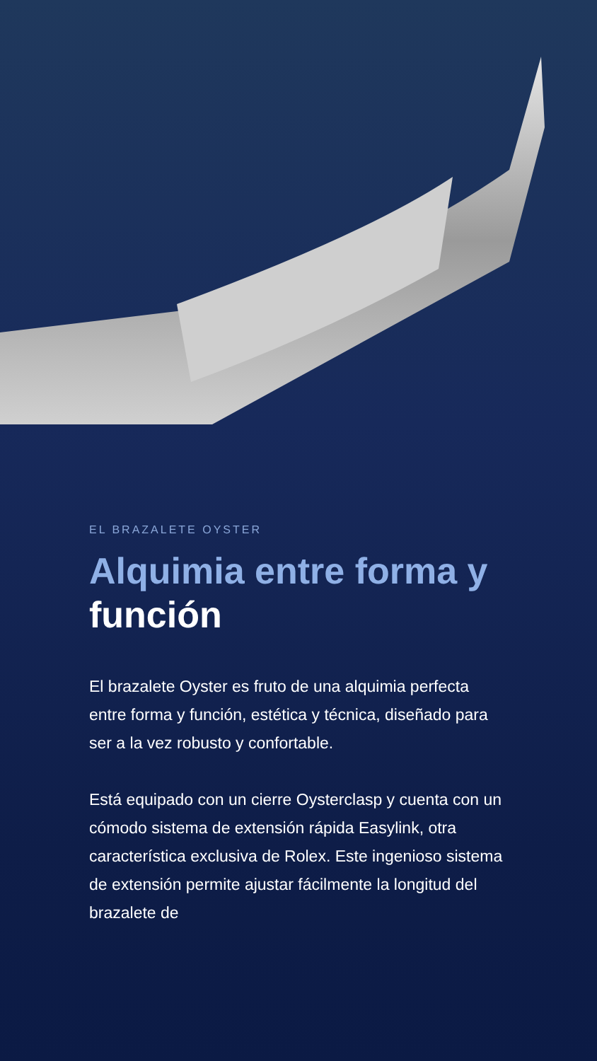EL BRAZALETE OYSTER
Alquimia entre forma y función
El brazalete Oyster es fruto de una alquimia perfecta entre forma y función, estética y técnica, diseñado para ser a la vez robusto y confortable.
Está equipado con un cierre Oysterclasp y cuenta con un cómodo sistema de extensión rápida Easylink, otra característica exclusiva de Rolex. Este ingenioso sistema de extensión permite ajustar fácilmente la longitud del brazalete de